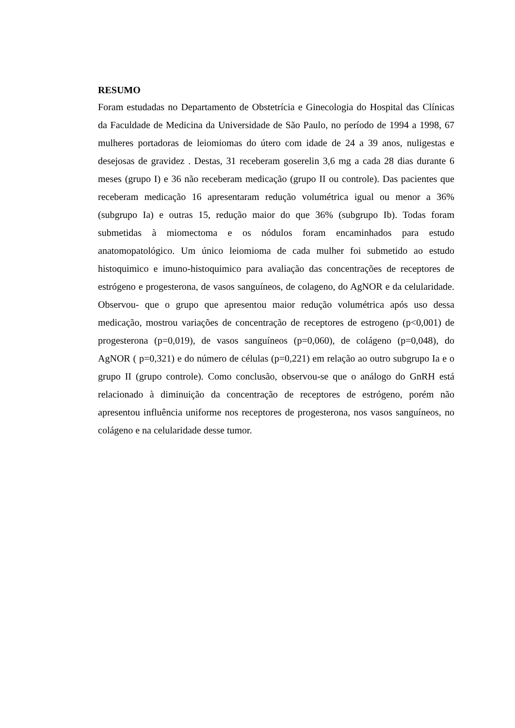RESUMO
Foram estudadas no Departamento de Obstetrícia e Ginecologia do Hospital das Clínicas da Faculdade de Medicina da Universidade de São Paulo, no período de 1994 a 1998, 67 mulheres portadoras de leiomiomas do útero com idade de 24 a 39 anos, nuligestas e desejosas de gravidez . Destas, 31 receberam goserelin 3,6 mg a cada 28 dias durante 6 meses (grupo I) e 36 não receberam medicação (grupo II ou controle). Das pacientes que receberam medicação 16 apresentaram redução volumétrica igual ou menor a 36% (subgrupo Ia) e outras 15, redução maior do que 36% (subgrupo Ib). Todas foram submetidas à miomectoma e os nódulos foram encaminhados para estudo anatomopatológico. Um único leiomioma de cada mulher foi submetido ao estudo histoquimico e imuno-histoquimico para avaliação das concentrações de receptores de estrógeno e progesterona, de vasos sanguíneos, de colageno, do AgNOR e da celularidade. Observou- que o grupo que apresentou maior redução volumétrica após uso dessa medicação, mostrou variações de concentração de receptores de estrogeno (p<0,001) de progesterona (p=0,019), de vasos sanguíneos (p=0,060), de colágeno (p=0,048), do AgNOR ( p=0,321) e do número de células (p=0,221) em relação ao outro subgrupo Ia e o grupo II (grupo controle). Como conclusão, observou-se que o análogo do GnRH está relacionado à diminuição da concentração de receptores de estrógeno, porém não apresentou influência uniforme nos receptores de progesterona, nos vasos sanguíneos, no colágeno e na celularidade desse tumor.